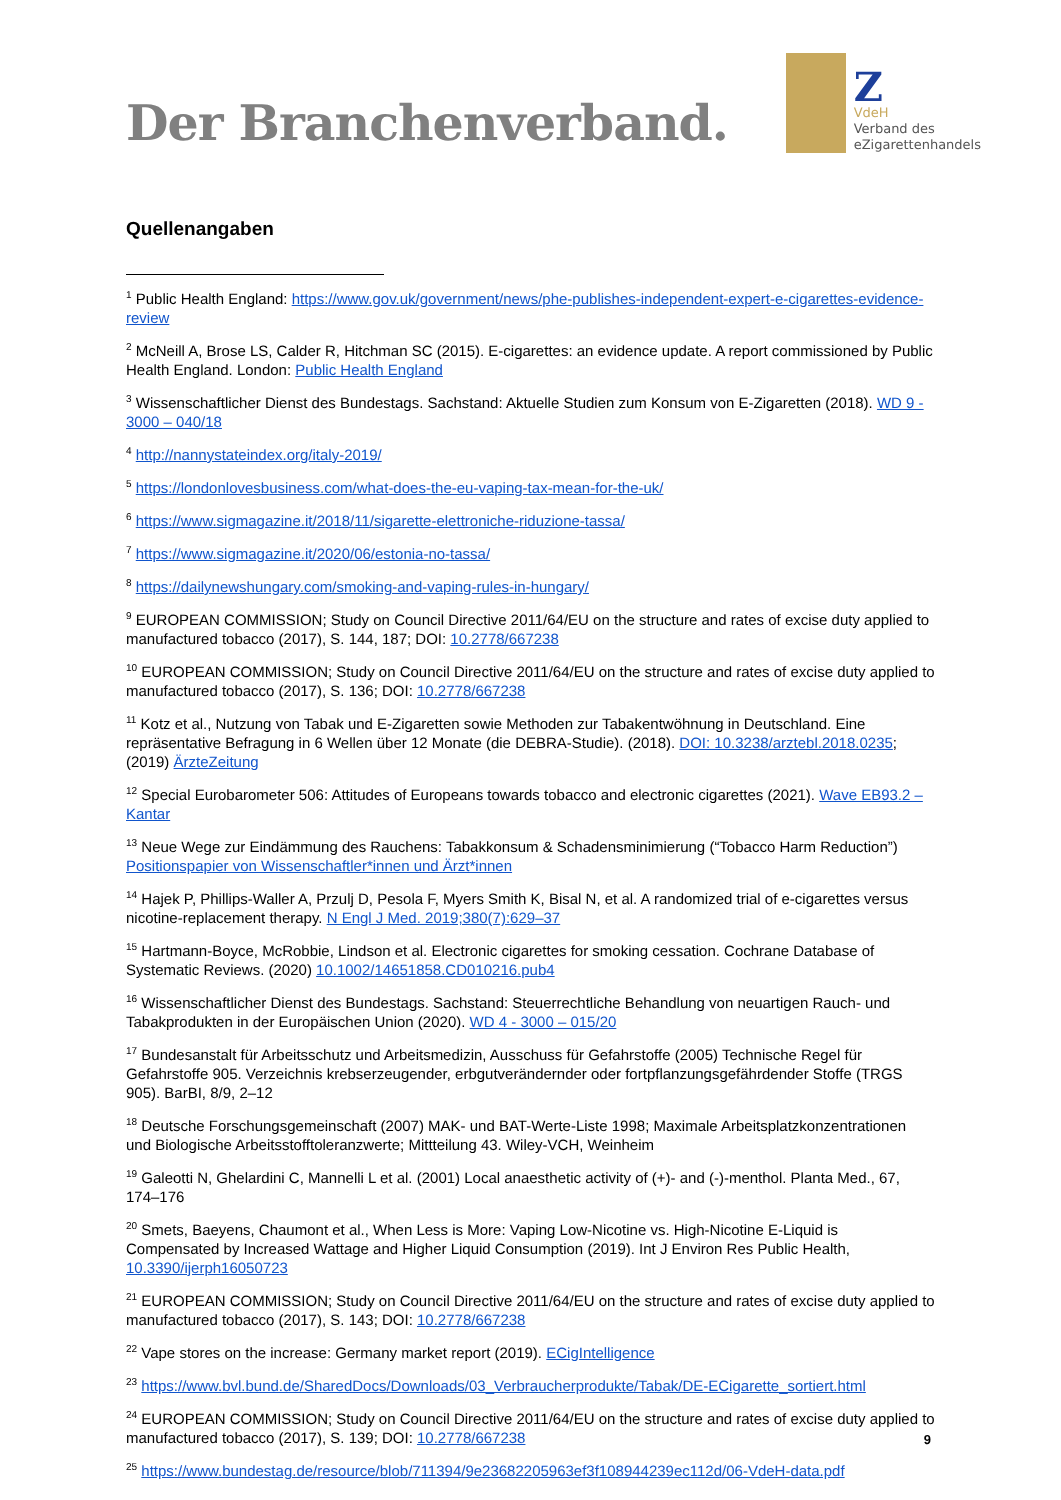Der Branchenverband.
Z
VdeH
Verband des
eZigarettenhandels
Quellenangaben
<sup>1</sup> Public Health England: https://www.gov.uk/government/news/phe-publishes-independent-expert-e-cigarettes-evidence-review
<sup>2</sup> McNeill A, Brose LS, Calder R, Hitchman SC (2015). E-cigarettes: an evidence update. A report commissioned by Public Health England. London: Public Health England
<sup>3</sup> Wissenschaftlicher Dienst des Bundestags. Sachstand: Aktuelle Studien zum Konsum von E-Zigaretten (2018). WD 9 - 3000 – 040/18
<sup>4</sup> http://nannystateindex.org/italy-2019/
<sup>5</sup> https://londonlovesbusiness.com/what-does-the-eu-vaping-tax-mean-for-the-uk/
<sup>6</sup> https://www.sigmagazine.it/2018/11/sigarette-elettroniche-riduzione-tassa/
<sup>7</sup> https://www.sigmagazine.it/2020/06/estonia-no-tassa/
<sup>8</sup> https://dailynewshungary.com/smoking-and-vaping-rules-in-hungary/
<sup>9</sup> EUROPEAN COMMISSION; Study on Council Directive 2011/64/EU on the structure and rates of excise duty applied to manufactured tobacco (2017), S. 144, 187; DOI: 10.2778/667238
<sup>10</sup> EUROPEAN COMMISSION; Study on Council Directive 2011/64/EU on the structure and rates of excise duty applied to manufactured tobacco (2017), S. 136; DOI: 10.2778/667238
<sup>11</sup> Kotz et al., Nutzung von Tabak und E-Zigaretten sowie Methoden zur Tabakentwöhnung in Deutschland. Eine repräsentative Befragung in 6 Wellen über 12 Monate (die DEBRA-Studie). (2018). DOI: 10.3238/arztebl.2018.0235; (2019) ÄrzteZeitung
<sup>12</sup> Special Eurobarometer 506: Attitudes of Europeans towards tobacco and electronic cigarettes (2021). Wave EB93.2 – Kantar
<sup>13</sup> Neue Wege zur Eindämmung des Rauchens: Tabakkonsum & Schadensminimierung (“Tobacco Harm Reduction”) Positionspapier von Wissenschaftler*innen und Ärzt*innen
<sup>14</sup> Hajek P, Phillips-Waller A, Przulj D, Pesola F, Myers Smith K, Bisal N, et al. A randomized trial of e-cigarettes versus nicotine-replacement therapy. N Engl J Med. 2019;380(7):629–37
<sup>15</sup> Hartmann-Boyce, McRobbie, Lindson et al. Electronic cigarettes for smoking cessation. Cochrane Database of Systematic Reviews. (2020) 10.1002/14651858.CD010216.pub4
<sup>16</sup> Wissenschaftlicher Dienst des Bundestags. Sachstand: Steuerrechtliche Behandlung von neuartigen Rauch- und Tabakprodukten in der Europäischen Union (2020). WD 4 - 3000 – 015/20
<sup>17</sup> Bundesanstalt für Arbeitsschutz und Arbeitsmedizin, Ausschuss für Gefahrstoffe (2005) Technische Regel für Gefahrstoffe 905. Verzeichnis krebserzeugender, erbgutverändernder oder fortpflanzungsgefährdender Stoffe (TRGS 905). BarBI, 8/9, 2–12
<sup>18</sup> Deutsche Forschungsgemeinschaft (2007) MAK- und BAT-Werte-Liste 1998; Maximale Arbeitsplatzkonzentrationen und Biologische Arbeitsstofftoleranzwerte; Mittteilung 43. Wiley-VCH, Weinheim
<sup>19</sup> Galeotti N, Ghelardini C, Mannelli L et al. (2001) Local anaesthetic activity of (+)- and (-)-menthol. Planta Med., 67, 174–176
<sup>20</sup> Smets, Baeyens, Chaumont et al., When Less is More: Vaping Low-Nicotine vs. High-Nicotine E-Liquid is Compensated by Increased Wattage and Higher Liquid Consumption (2019). Int J Environ Res Public Health, 10.3390/ijerph16050723
<sup>21</sup> EUROPEAN COMMISSION; Study on Council Directive 2011/64/EU on the structure and rates of excise duty applied to manufactured tobacco (2017), S. 143; DOI: 10.2778/667238
<sup>22</sup> Vape stores on the increase: Germany market report (2019). ECigIntelligence
<sup>23</sup> https://www.bvl.bund.de/SharedDocs/Downloads/03_Verbraucherprodukte/Tabak/DE-ECigarette_sortiert.html
<sup>24</sup> EUROPEAN COMMISSION; Study on Council Directive 2011/64/EU on the structure and rates of excise duty applied to manufactured tobacco (2017), S. 139; DOI: 10.2778/667238
<sup>25</sup> https://www.bundestag.de/resource/blob/711394/9e23682205963ef3f108944239ec112d/06-VdeH-data.pdf
9